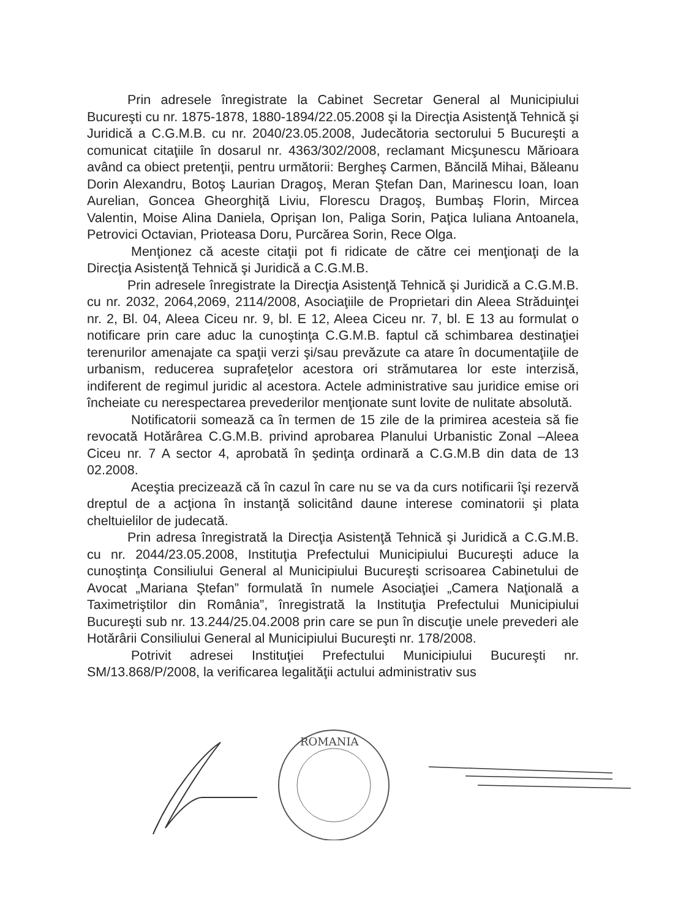Prin adresele înregistrate la Cabinet Secretar General al Municipiului Bucureşti cu nr. 1875-1878, 1880-1894/22.05.2008 şi la Direcţia Asistenţă Tehnică şi Juridică a C.G.M.B. cu nr. 2040/23.05.2008, Judecătoria sectorului 5 Bucureşti a comunicat citaţiile în dosarul nr. 4363/302/2008, reclamant Micşunescu Mărioara având ca obiect pretenţii, pentru următorii: Bergheş Carmen, Băncilă Mihai, Băleanu Dorin Alexandru, Botoş Laurian Dragoş, Meran Ştefan Dan, Marinescu Ioan, Ioan Aurelian, Goncea Gheorghiţă Liviu, Florescu Dragoş, Bumbaş Florin, Mircea Valentin, Moise Alina Daniela, Oprişan Ion, Paliga Sorin, Paţica Iuliana Antoanela, Petrovici Octavian, Prioteasa Doru, Purcărea Sorin, Rece Olga.
Menţionez că aceste citaţii pot fi ridicate de către cei menţionaţi de la Direcţia Asistenţă Tehnică şi Juridică a C.G.M.B.
Prin adresele înregistrate la Direcţia Asistenţă Tehnică şi Juridică a C.G.M.B. cu nr. 2032, 2064,2069, 2114/2008, Asociaţiile de Proprietari din Aleea Străduinţei nr. 2, Bl. 04, Aleea Ciceu nr. 9, bl. E 12, Aleea Ciceu nr. 7, bl. E 13 au formulat o notificare prin care aduc la cunoştinţa C.G.M.B. faptul că schimbarea destinaţiei terenurilor amenajate ca spaţii verzi şi/sau prevăzute ca atare în documentaţiile de urbanism, reducerea suprafeţelor acestora ori strămutarea lor este interzisă, indiferent de regimul juridic al acestora. Actele administrative sau juridice emise ori încheiate cu nerespectarea prevederilor menţionate sunt lovite de nulitate absolută.
Notificatorii somează ca în termen de 15 zile de la primirea acesteia să fie revocată Hotărârea C.G.M.B. privind aprobarea Planului Urbanistic Zonal –Aleea Ciceu nr. 7 A sector 4, aprobată în şedinţa ordinară a C.G.M.B din data de 13 02.2008.
Aceştia precizează că în cazul în care nu se va da curs notificarii îşi rezervă dreptul de a acţiona în instanţă solicitând daune interese cominatorii şi plata cheltuielilor de judecată.
Prin adresa înregistrată la Direcţia Asistenţă Tehnică şi Juridică a C.G.M.B. cu nr. 2044/23.05.2008, Instituţia Prefectului Municipiului Bucureşti aduce la cunoştinţa Consiliului General al Municipiului Bucureşti scrisoarea Cabinetului de Avocat „Mariana Ştefan” formulată în numele Asociaţiei „Camera Naţională a Taximetriştilor din România”, înregistrată la Instituţia Prefectului Municipiului Bucureşti sub nr. 13.244/25.04.2008 prin care se pun în discuţie unele prevederi ale Hotărârii Consiliului General al Municipiului Bucureşti nr. 178/2008.
Potrivit adresei Instituţiei Prefectului Municipiului Bucureşti nr. SM/13.868/P/2008, la verificarea legalităţii actului administrativ sus
ROMANIA